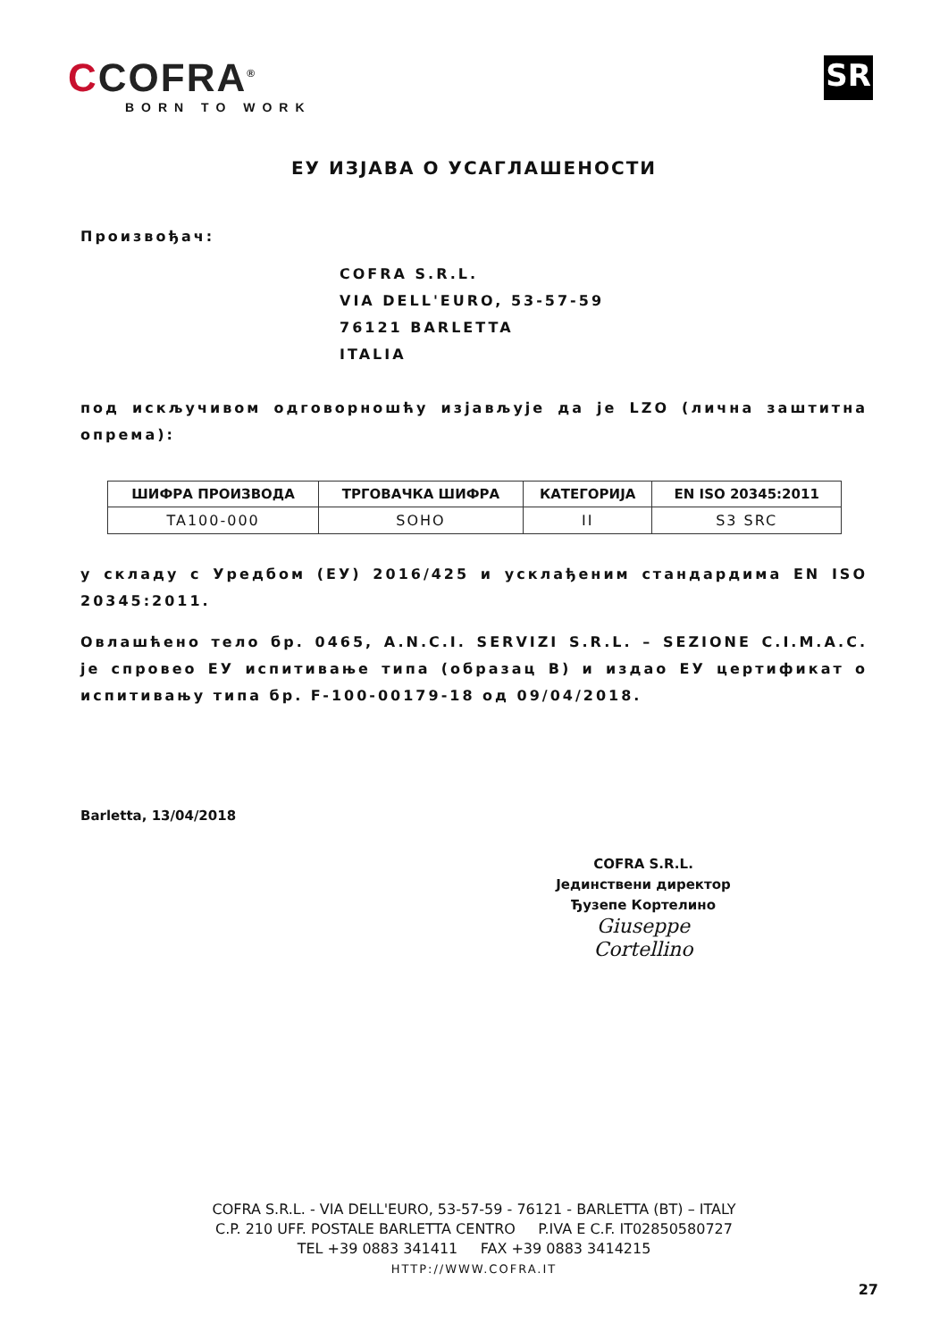CCOFRA<sup>®</sup>
BORN TO WORK
SR
ЕУ ИЗЈАВА О УСАГЛАШЕНОСТИ
Произвођач:
COFRA S.R.L.
VIA DELL'EURO, 53-57-59
76121 BARLETTA
ITALIA
под искључивом одговорношћу изјављује да је LZO (лична заштитна опрема):
| ШИФРА ПРОИЗВОДА | ТРГОВАЧКА ШИФРА | КАТЕГОРИЈА | EN ISO 20345:2011 |
| --- | --- | --- | --- |
| TA100-000 | SOHO | II | S3 SRC |
у складу с Уредбом (ЕУ) 2016/425 и усклађеним стандардима EN ISO 20345:2011.
Овлашћено тело бр. 0465, A.N.C.I. SERVIZI S.R.L. – SEZIONE C.I.M.A.C. је спровео ЕУ испитивање типа (образац B) и издао ЕУ цертификат о испитивању типа бр. F-100-00179-18 од 09/04/2018.
Barletta, 13/04/2018
COFRA S.R.L.
Јединствени директор
Ђузепе Кортелино
Giuseppe Cortellino
COFRA S.R.L. - VIA DELL'EURO, 53-57-59 - 76121 - BARLETTA (BT) – ITALY
C.P. 210 UFF. POSTALE BARLETTA CENTRO P.IVA E C.F. IT02850580727
TEL +39 0883 341411 FAX +39 0883 3414215
HTTP://WWW.COFRA.IT
27